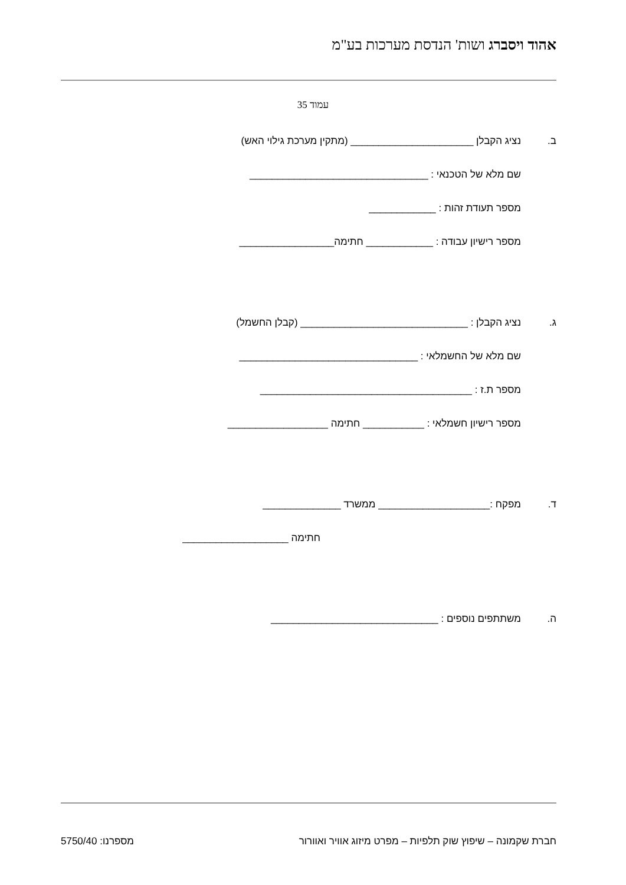אהוד ויסברג ושות' הנדסת מערכות בע"מ
עמוד 35
ב. נציג הקבלן ______________________ (מתקין מערכת גילוי האש)
שם מלא של הטכנאי : ________________________________
מספר תעודת זהות : ____________
מספר רישיון עבודה : ____________ חתימה_________________
ג. נציג הקבלן : ______________________________ (קבלן החשמל)
שם מלא של החשמלאי : ________________________________
מספר ת.ז : ______________________________________
מספר רישיון חשמלאי : ___________ חתימה __________________
ד. מפקח :____________________ ממשרד ______________
חתימה ___________________
ה. משתתפים נוספים : ______________________________
חברת שקמונה – שיפוץ שוק תלפיות – מפרט מיזוג אוויר ואוורור מספרנו: 5750/40